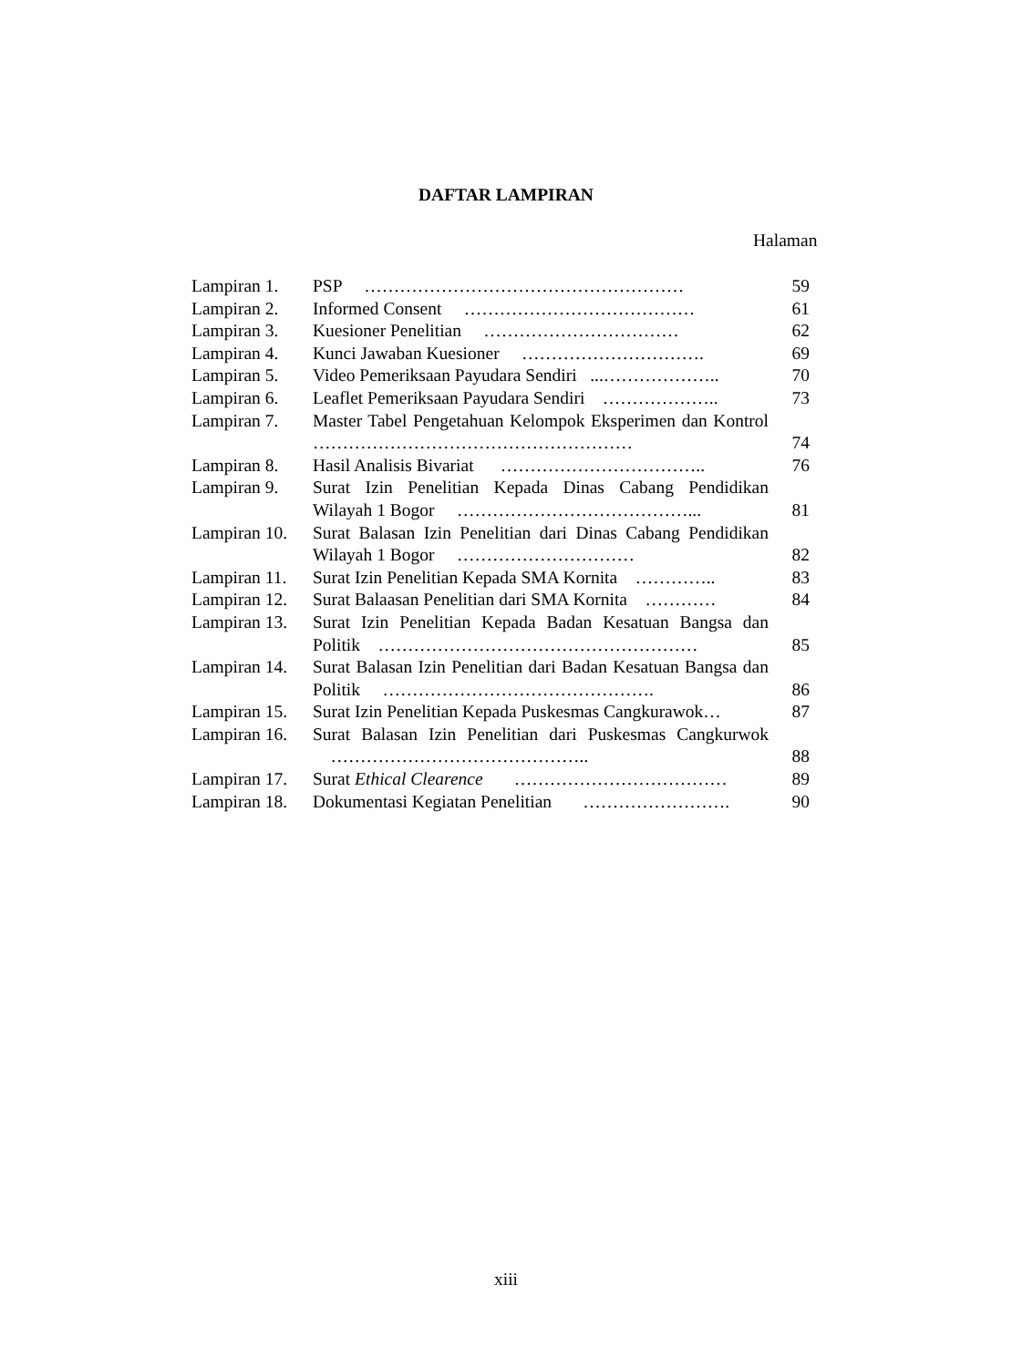DAFTAR LAMPIRAN
Halaman
| Lampiran 1. | PSP ……………………………………………… | 59 |
| Lampiran 2. | Informed Consent ………………………………… | 61 |
| Lampiran 3. | Kuesioner Penelitian …………………………… | 62 |
| Lampiran 4. | Kunci Jawaban Kuesioner …………………………. | 69 |
| Lampiran 5. | Video Pemeriksaan Payudara Sendiri ...……………….. | 70 |
| Lampiran 6. | Leaflet Pemeriksaan Payudara Sendiri ……………….. | 73 |
| Lampiran 7. | Master Tabel Pengetahuan Kelompok Eksperimen dan Kontrol ……………………………………………… | 74 |
| Lampiran 8. | Hasil Analisis Bivariat …………………………….. | 76 |
| Lampiran 9. | Surat Izin Penelitian Kepada Dinas Cabang Pendidikan Wilayah 1 Bogor …………………………………... | 81 |
| Lampiran 10. | Surat Balasan Izin Penelitian dari Dinas Cabang Pendidikan Wilayah 1 Bogor ………………………… | 82 |
| Lampiran 11. | Surat Izin Penelitian Kepada SMA Kornita ………….. | 83 |
| Lampiran 12. | Surat Balaasan Penelitian dari SMA Kornita ………… | 84 |
| Lampiran 13. | Surat Izin Penelitian Kepada Badan Kesatuan Bangsa dan Politik ……………………………………………… | 85 |
| Lampiran 14. | Surat Balasan Izin Penelitian dari Badan Kesatuan Bangsa dan Politik ………………………………………. | 86 |
| Lampiran 15. | Surat Izin Penelitian Kepada Puskesmas Cangkurawok… | 87 |
| Lampiran 16. | Surat Balasan Izin Penelitian dari Puskesmas Cangkurwok …………………………………….. | 88 |
| Lampiran 17. | Surat Ethical Clearence ……………………………… | 89 |
| Lampiran 18. | Dokumentasi Kegiatan Penelitian ……………………. | 90 |
xiii